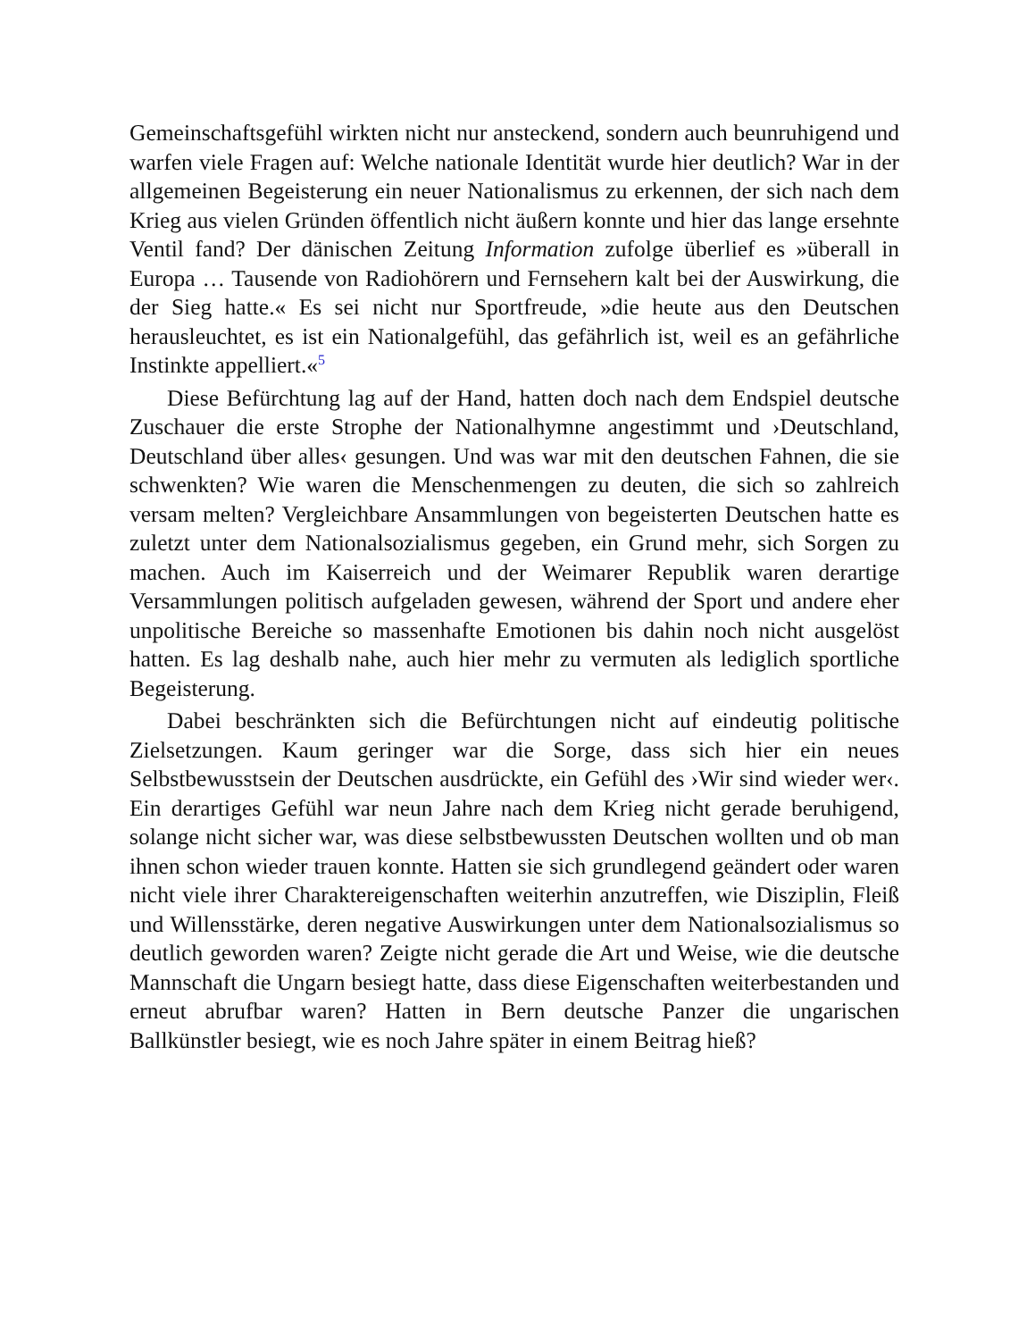Gemeinschaftsgefühl wirkten nicht nur ansteckend, sondern auch beunruhigend und warfen viele Fragen auf: Welche nationale Identität wurde hier deutlich? War in der allgemeinen Begeisterung ein neuer Nationalismus zu erkennen, der sich nach dem Krieg aus vielen Gründen öffentlich nicht äußern konnte und hier das lange ersehnte Ventil fand? Der dänischen Zeitung Information zufolge überlief es »überall in Europa … Tausende von Radiohörern und Fernsehern kalt bei der Auswirkung, die der Sieg hatte.« Es sei nicht nur Sportfreude, »die heute aus den Deutschen herausleuchtet, es ist ein Nationalgefühl, das gefährlich ist, weil es an gefährliche Instinkte appelliert.«<sup>5</sup>
Diese Befürchtung lag auf der Hand, hatten doch nach dem Endspiel deutsche Zuschauer die erste Strophe der Nationalhymne angestimmt und ›Deutschland, Deutschland über alles‹ gesungen. Und was war mit den deutschen Fahnen, die sie schwenkten? Wie waren die Menschenmengen zu deuten, die sich so zahlreich versam melten? Vergleichbare Ansammlungen von begeisterten Deutschen hatte es zuletzt unter dem Nationalsozialismus gegeben, ein Grund mehr, sich Sorgen zu machen. Auch im Kaiserreich und der Weimarer Republik waren derartige Versammlungen politisch aufgeladen gewesen, während der Sport und andere eher unpolitische Bereiche so massenhafte Emotionen bis dahin noch nicht ausgelöst hatten. Es lag deshalb nahe, auch hier mehr zu vermuten als lediglich sportliche Begeisterung.
Dabei beschränkten sich die Befürchtungen nicht auf eindeutig politische Zielsetzungen. Kaum geringer war die Sorge, dass sich hier ein neues Selbstbewusstsein der Deutschen ausdrückte, ein Gefühl des ›Wir sind wieder wer‹. Ein derartiges Gefühl war neun Jahre nach dem Krieg nicht gerade beruhigend, solange nicht sicher war, was diese selbstbewussten Deutschen wollten und ob man ihnen schon wieder trauen konnte. Hatten sie sich grundlegend geändert oder waren nicht viele ihrer Charaktereigenschaften weiterhin anzutreffen, wie Disziplin, Fleiß und Willensstärke, deren negative Auswirkungen unter dem Nationalsozialismus so deutlich geworden waren? Zeigte nicht gerade die Art und Weise, wie die deutsche Mannschaft die Ungarn besiegt hatte, dass diese Eigenschaften weiterbestanden und erneut abrufbar waren? Hatten in Bern deutsche Panzer die ungarischen Ballkünstler besiegt, wie es noch Jahre später in einem Beitrag hieß?